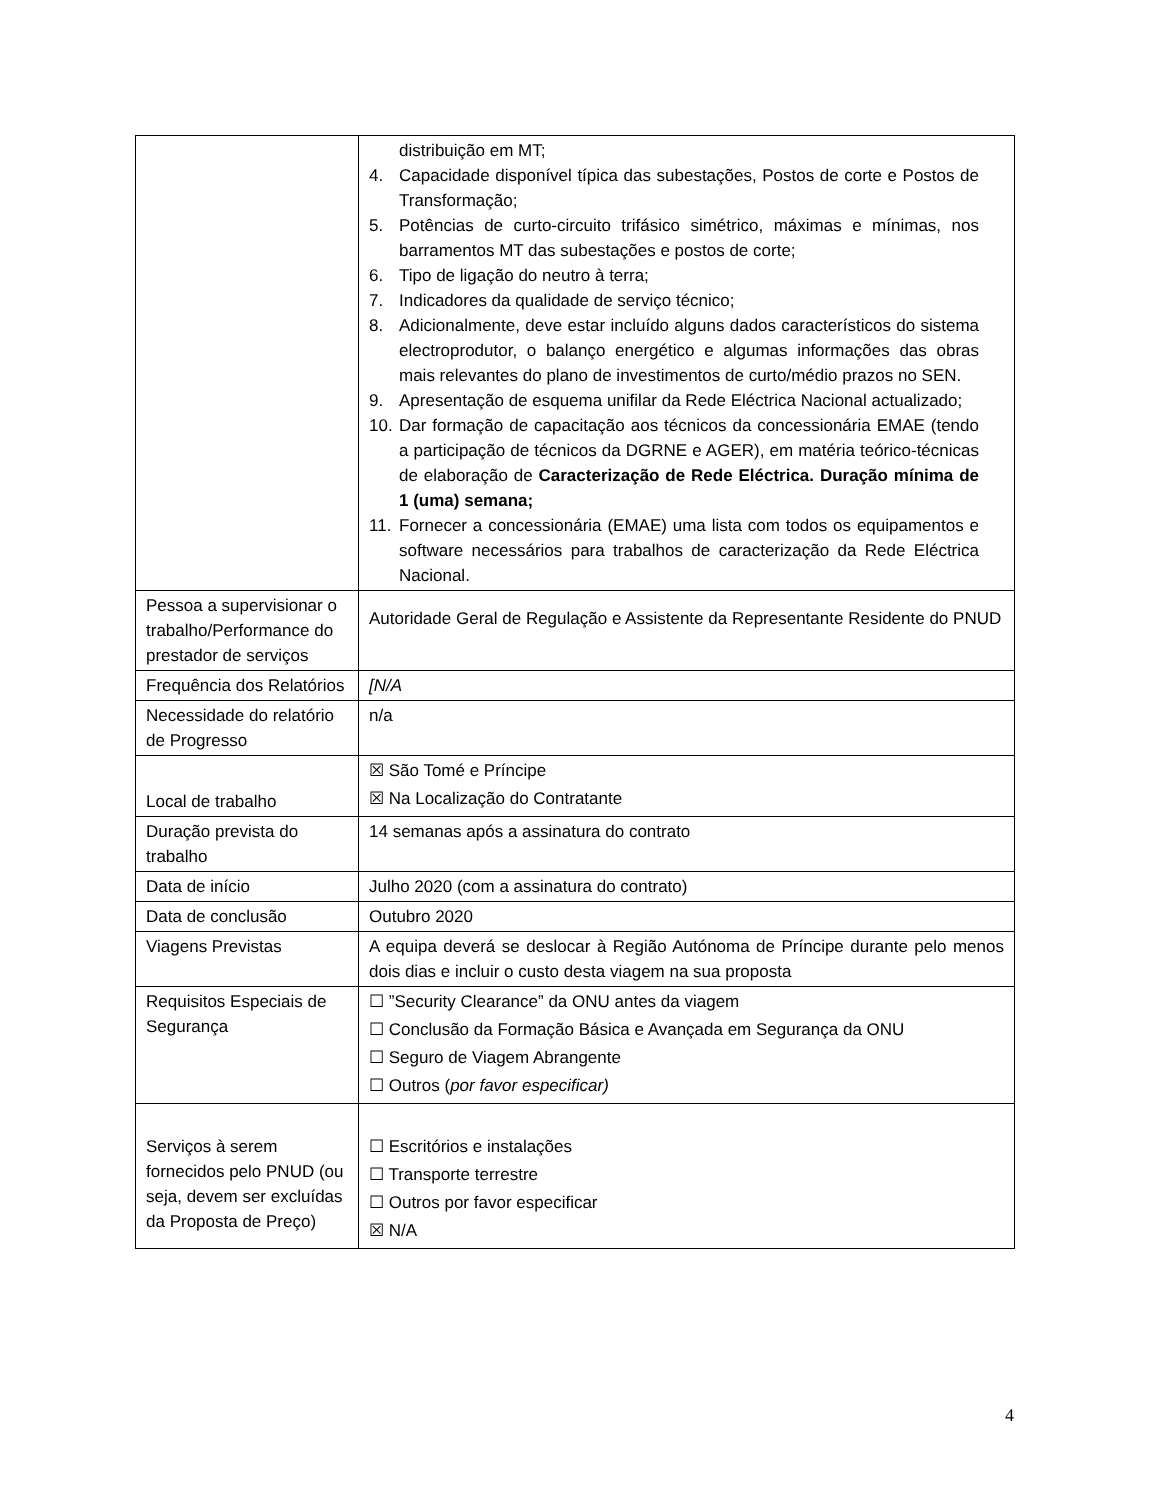| | distribuição em MT; 4. Capacidade disponível típica das subestações, Postos de corte e Postos de Transformação; 5. Potências de curto-circuito trifásico simétrico, máximas e mínimas, nos barramentos MT das subestações e postos de corte; 6. Tipo de ligação do neutro à terra; 7. Indicadores da qualidade de serviço técnico; 8. Adicionalmente, deve estar incluído alguns dados característicos do sistema electroprodutor, o balanço energético e algumas informações das obras mais relevantes do plano de investimentos de curto/médio prazos no SEN. 9. Apresentação de esquema unifilar da Rede Eléctrica Nacional actualizado; 10. Dar formação de capacitação aos técnicos da concessionária EMAE (tendo a participação de técnicos da DGRNE e AGER), em matéria teórico-técnicas de elaboração de Caracterização de Rede Eléctrica. Duração mínima de 1 (uma) semana; 11. Fornecer a concessionária (EMAE) uma lista com todos os equipamentos e software necessários para trabalhos de caracterização da Rede Eléctrica Nacional. |
| Pessoa a supervisionar o trabalho/Performance do prestador de serviços | Autoridade Geral de Regulação e Assistente da Representante Residente do PNUD |
| Frequência dos Relatórios | [N/A |
| Necessidade do relatório de Progresso | n/a |
| Local de trabalho | ☒ São Tomé e Príncipe ☒ Na Localização do Contratante |
| Duração prevista do trabalho | 14 semanas após a assinatura do contrato |
| Data de início | Julho 2020 (com a assinatura do contrato) |
| Data de conclusão | Outubro 2020 |
| Viagens Previstas | A equipa deverá se deslocar à Região Autónoma de Príncipe durante pelo menos dois dias e incluir o custo desta viagem na sua proposta |
| Requisitos Especiais de Segurança | ☐ ”Security Clearance” da ONU antes da viagem ☐ Conclusão da Formação Básica e Avançada em Segurança da ONU ☐ Seguro de Viagem Abrangente ☐ Outros ( por favor especificar) |
| Serviços à serem fornecidos pelo PNUD (ou seja, devem ser excluídas da Proposta de Preço) | ☐ Escritórios e instalações ☐ Transporte terrestre ☐ Outros por favor especificar ☒ N/A |
4